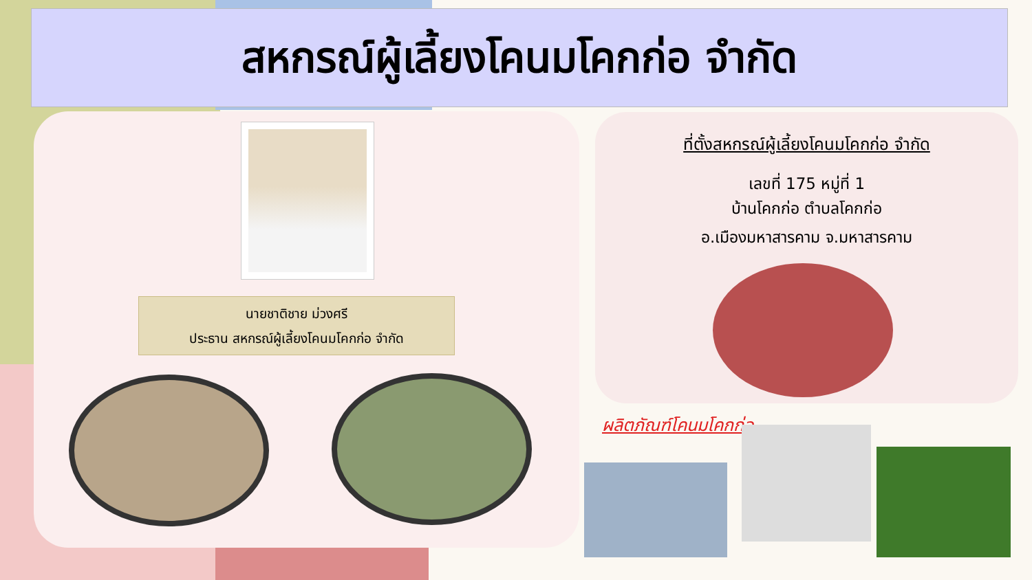สหกรณ์ผู้เลี้ยงโคนมโคกก่อ จำกัด
นายชาติชาย ม่วงศรี
ประธาน สหกรณ์ผู้เลี้ยงโคนมโคกก่อ จำกัด
ที่ตั้งสหกรณ์ผู้เลี้ยงโคนมโคกก่อ จำกัด
เลขที่ 175 หมู่ที่ 1
บ้านโคกก่อ ตำบลโคกก่อ
อ.เมืองมหาสารคาม จ.มหาสารคาม
ผลิตภัณฑ์โคนมโคกก่อ